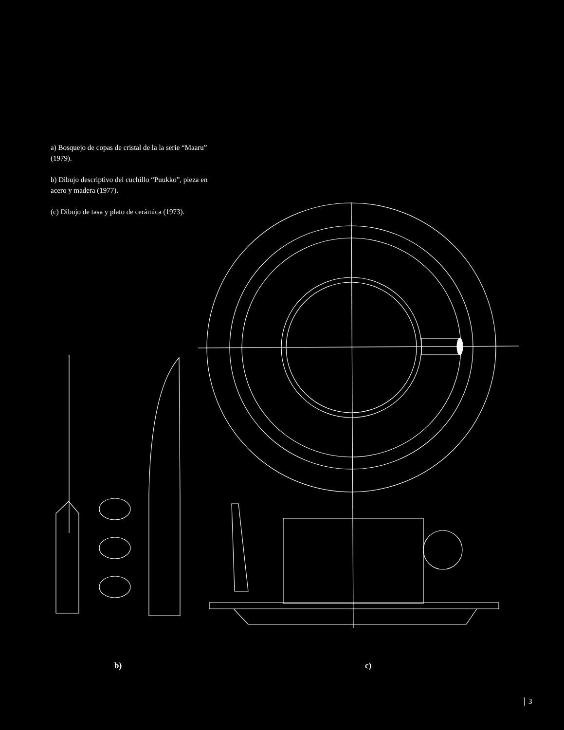a) Bosquejo de copas de cristal de la la serie “Maaru” (1979).
b) Dibujo descriptivo del cuchillo “Puukko”, pieza en acero y madera (1977).
(c) Dibujo de tasa y plato de cerámica (1973).
b) c)
3